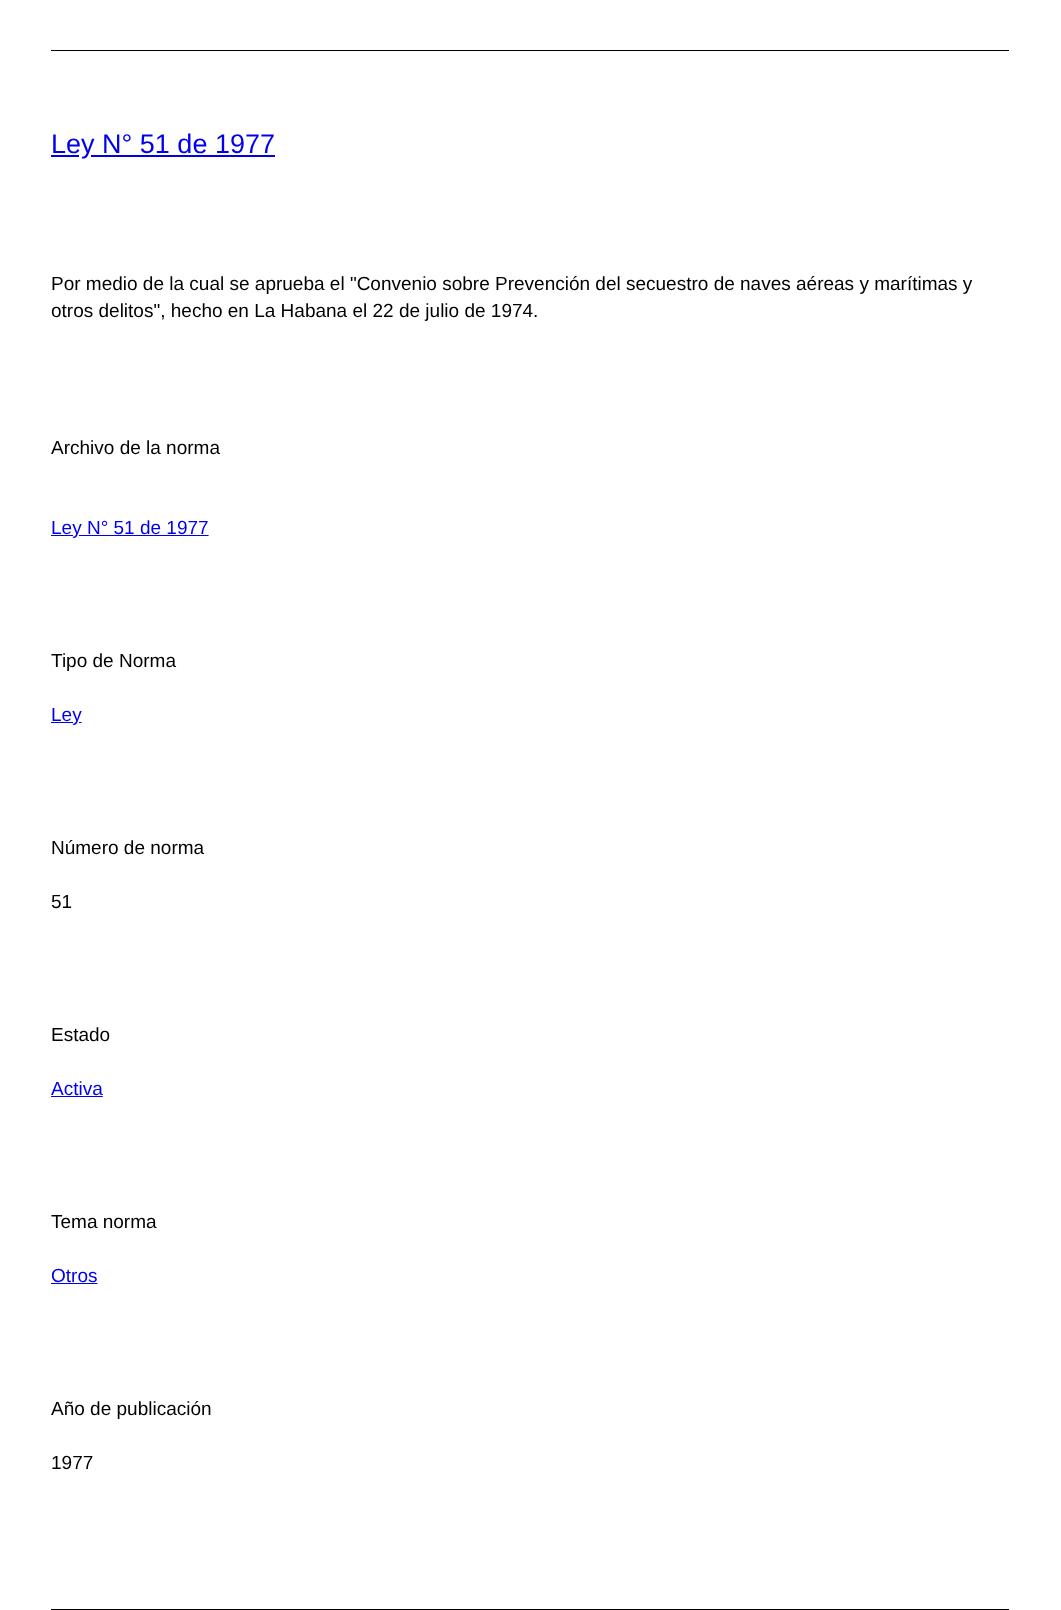Ley N° 51 de 1977
Por medio de la cual se aprueba el "Convenio sobre Prevención del secuestro de naves aéreas y marítimas y otros delitos", hecho en La Habana el 22 de julio de 1974.
Archivo de la norma
Ley N° 51 de 1977
Tipo de Norma
Ley
Número de norma
51
Estado
Activa
Tema norma
Otros
Año de publicación
1977